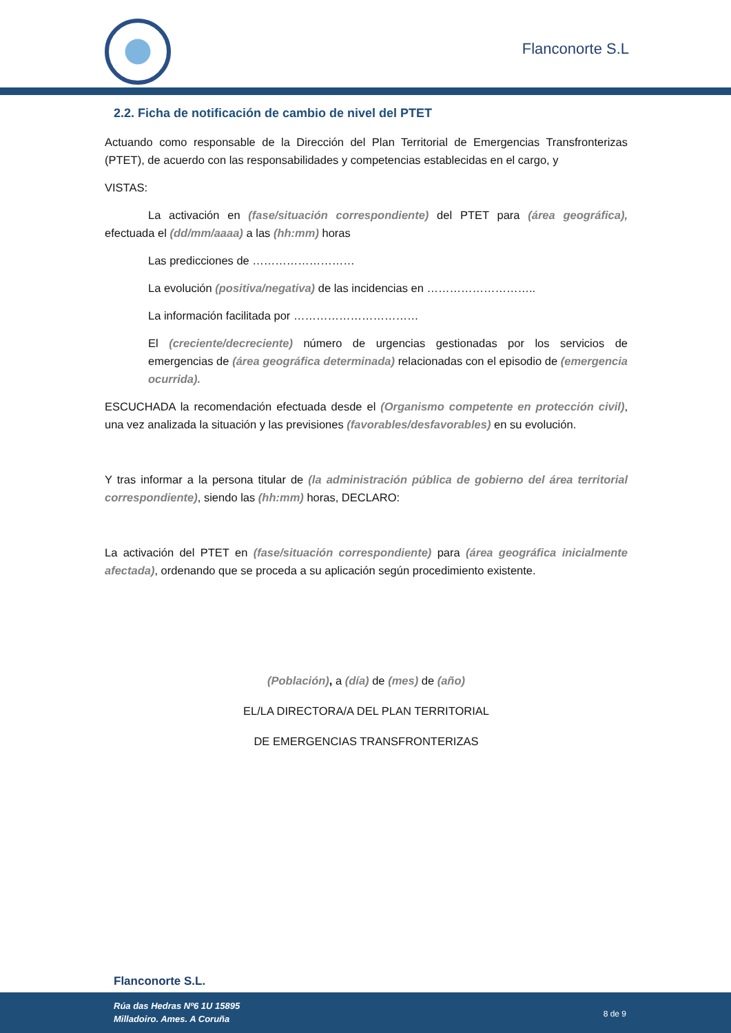Flanconorte S.L
2.2. Ficha de notificación de cambio de nivel del PTET
Actuando como responsable de la Dirección del Plan Territorial de Emergencias Transfronterizas (PTET), de acuerdo con las responsabilidades y competencias establecidas en el cargo, y
VISTAS:
La activación en (fase/situación correspondiente) del PTET para (área geográfica), efectuada el (dd/mm/aaaa) a las (hh:mm) horas
Las predicciones de ………………………
La evolución (positiva/negativa) de las incidencias en ………………………..
La información facilitada por ……………………………
El (creciente/decreciente) número de urgencias gestionadas por los servicios de emergencias de (área geográfica determinada) relacionadas con el episodio de (emergencia ocurrida).
ESCUCHADA la recomendación efectuada desde el (Organismo competente en protección civil), una vez analizada la situación y las previsiones (favorables/desfavorables) en su evolución.
Y tras informar a la persona titular de (la administración pública de gobierno del área territorial correspondiente), siendo las (hh:mm) horas, DECLARO:
La activación del PTET en (fase/situación correspondiente) para (área geográfica inicialmente afectada), ordenando que se proceda a su aplicación según procedimiento existente.
(Población), a (día) de (mes) de (año)
EL/LA DIRECTORA/A DEL PLAN TERRITORIAL
DE EMERGENCIAS TRANSFRONTERIZAS
Flanconorte S.L.
Rúa das Hedras Nº6 1U 15895
Milladoiro. Ames. A Coruña
8 de 9